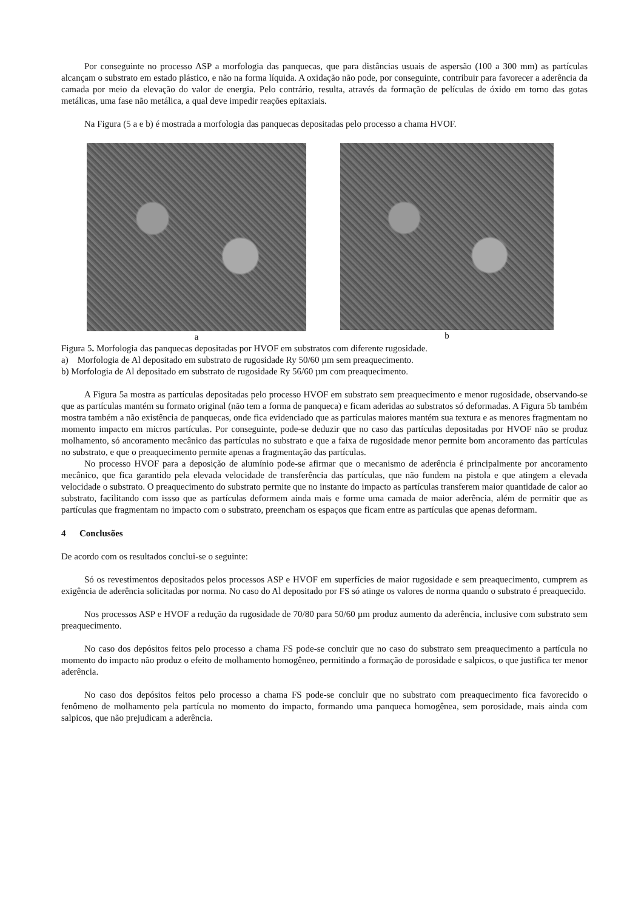Por conseguinte no processo ASP a morfologia das panquecas, que para distâncias usuais de aspersão (100 a 300 mm) as partículas alcançam o substrato em estado plástico, e não na forma líquida. A oxidação não pode, por conseguinte, contribuir para favorecer a aderência da camada por meio da elevação do valor de energia. Pelo contrário, resulta, através da formação de películas de óxido em torno das gotas metálicas, uma fase não metálica, a qual deve impedir reações epitaxiais.
Na Figura (5 a e b) é mostrada a morfologia das panquecas depositadas pelo processo a chama HVOF.
a b
Figura 5. Morfologia das panquecas depositadas por HVOF em substratos com diferente rugosidade.
a) Morfologia de Al depositado em substrato de rugosidade Ry 50/60 µm sem preaquecimento.
b) Morfologia de Al depositado em substrato de rugosidade Ry 56/60 µm com preaquecimento.
A Figura 5a mostra as partículas depositadas pelo processo HVOF em substrato sem preaquecimento e menor rugosidade, observando-se que as partículas mantém su formato original (não tem a forma de panqueca) e ficam aderidas ao substratos só deformadas. A Figura 5b também mostra também a não existência de panquecas, onde fica evidenciado que as partículas maiores mantém sua textura e as menores fragmentam no momento impacto em micros partículas. Por conseguinte, pode-se deduzir que no caso das partículas depositadas por HVOF não se produz molhamento, só ancoramento mecânico das partículas no substrato e que a faixa de rugosidade menor permite bom ancoramento das partículas no substrato, e que o preaquecimento permite apenas a fragmentação das partículas.
No processo HVOF para a deposição de alumínio pode-se afirmar que o mecanismo de aderência é principalmente por ancoramento mecânico, que fica garantido pela elevada velocidade de transferência das partículas, que não fundem na pistola e que atingem a elevada velocidade o substrato. O preaquecimento do substrato permite que no instante do impacto as partículas transferem maior quantidade de calor ao substrato, facilitando com issso que as partículas deformem ainda mais e forme uma camada de maior aderência, além de permitir que as partículas que fragmentam no impacto com o substrato, preencham os espaços que ficam entre as partículas que apenas deformam.
4 Conclusões
De acordo com os resultados conclui-se o seguinte:
Só os revestimentos depositados pelos processos ASP e HVOF em superfícies de maior rugosidade e sem preaquecimento, cumprem as exigência de aderência solicitadas por norma. No caso do Al depositado por FS só atinge os valores de norma quando o substrato é preaquecido.
Nos processos ASP e HVOF a redução da rugosidade de 70/80 para 50/60 µm produz aumento da aderência, inclusive com substrato sem preaquecimento.
No caso dos depósitos feitos pelo processo a chama FS pode-se concluir que no caso do substrato sem preaquecimento a partícula no momento do impacto não produz o efeito de molhamento homogêneo, permitindo a formação de porosidade e salpicos, o que justifica ter menor aderência.
No caso dos depósitos feitos pelo processo a chama FS pode-se concluir que no substrato com preaquecimento fica favorecido o fenômeno de molhamento pela partícula no momento do impacto, formando uma panqueca homogênea, sem porosidade, mais ainda com salpicos, que não prejudicam a aderência.